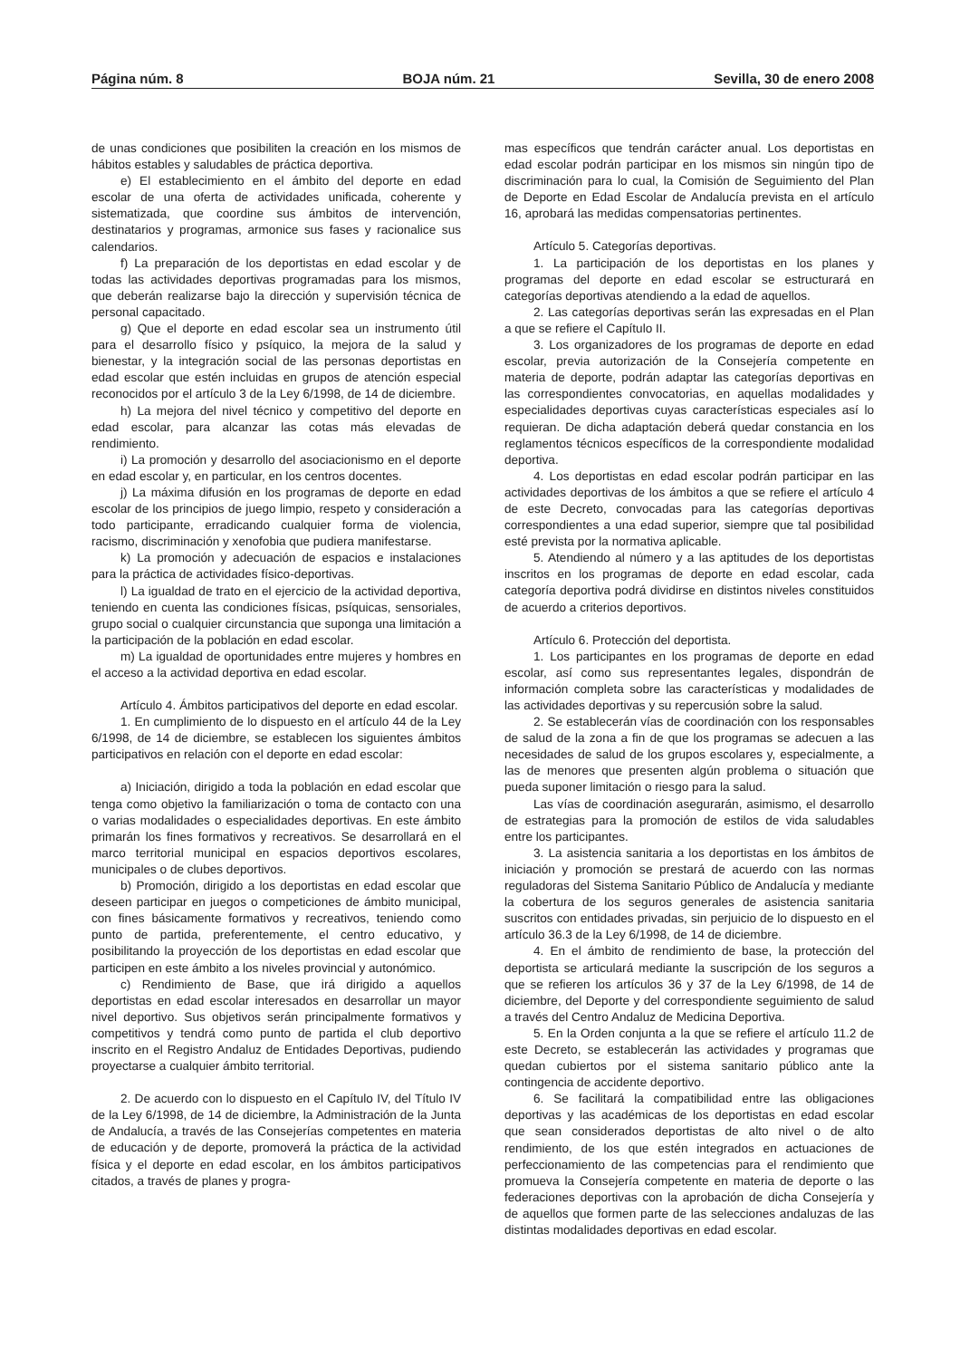Página núm. 8 BOJA núm. 21 Sevilla, 30 de enero 2008
de unas condiciones que posibiliten la creación en los mismos de hábitos estables y saludables de práctica deportiva.
e) El establecimiento en el ámbito del deporte en edad escolar de una oferta de actividades unificada, coherente y sistematizada, que coordine sus ámbitos de intervención, destinatarios y programas, armonice sus fases y racionalice sus calendarios.
f) La preparación de los deportistas en edad escolar y de todas las actividades deportivas programadas para los mismos, que deberán realizarse bajo la dirección y supervisión técnica de personal capacitado.
g) Que el deporte en edad escolar sea un instrumento útil para el desarrollo físico y psíquico, la mejora de la salud y bienestar, y la integración social de las personas deportistas en edad escolar que estén incluidas en grupos de atención especial reconocidos por el artículo 3 de la Ley 6/1998, de 14 de diciembre.
h) La mejora del nivel técnico y competitivo del deporte en edad escolar, para alcanzar las cotas más elevadas de rendimiento.
i) La promoción y desarrollo del asociacionismo en el deporte en edad escolar y, en particular, en los centros docentes.
j) La máxima difusión en los programas de deporte en edad escolar de los principios de juego limpio, respeto y consideración a todo participante, erradicando cualquier forma de violencia, racismo, discriminación y xenofobia que pudiera manifestarse.
k) La promoción y adecuación de espacios e instalaciones para la práctica de actividades físico-deportivas.
l) La igualdad de trato en el ejercicio de la actividad deportiva, teniendo en cuenta las condiciones físicas, psíquicas, sensoriales, grupo social o cualquier circunstancia que suponga una limitación a la participación de la población en edad escolar.
m) La igualdad de oportunidades entre mujeres y hombres en el acceso a la actividad deportiva en edad escolar.
Artículo 4. Ámbitos participativos del deporte en edad escolar.
1. En cumplimiento de lo dispuesto en el artículo 44 de la Ley 6/1998, de 14 de diciembre, se establecen los siguientes ámbitos participativos en relación con el deporte en edad escolar:
a) Iniciación, dirigido a toda la población en edad escolar que tenga como objetivo la familiarización o toma de contacto con una o varias modalidades o especialidades deportivas. En este ámbito primarán los fines formativos y recreativos. Se desarrollará en el marco territorial municipal en espacios deportivos escolares, municipales o de clubes deportivos.
b) Promoción, dirigido a los deportistas en edad escolar que deseen participar en juegos o competiciones de ámbito municipal, con fines básicamente formativos y recreativos, teniendo como punto de partida, preferentemente, el centro educativo, y posibilitando la proyección de los deportistas en edad escolar que participen en este ámbito a los niveles provincial y autonómico.
c) Rendimiento de Base, que irá dirigido a aquellos deportistas en edad escolar interesados en desarrollar un mayor nivel deportivo. Sus objetivos serán principalmente formativos y competitivos y tendrá como punto de partida el club deportivo inscrito en el Registro Andaluz de Entidades Deportivas, pudiendo proyectarse a cualquier ámbito territorial.
2. De acuerdo con lo dispuesto en el Capítulo IV, del Título IV de la Ley 6/1998, de 14 de diciembre, la Administración de la Junta de Andalucía, a través de las Consejerías competentes en materia de educación y de deporte, promoverá la práctica de la actividad física y el deporte en edad escolar, en los ámbitos participativos citados, a través de planes y progra-
mas específicos que tendrán carácter anual. Los deportistas en edad escolar podrán participar en los mismos sin ningún tipo de discriminación para lo cual, la Comisión de Seguimiento del Plan de Deporte en Edad Escolar de Andalucía prevista en el artículo 16, aprobará las medidas compensatorias pertinentes.
Artículo 5. Categorías deportivas.
1. La participación de los deportistas en los planes y programas del deporte en edad escolar se estructurará en categorías deportivas atendiendo a la edad de aquellos.
2. Las categorías deportivas serán las expresadas en el Plan a que se refiere el Capítulo II.
3. Los organizadores de los programas de deporte en edad escolar, previa autorización de la Consejería competente en materia de deporte, podrán adaptar las categorías deportivas en las correspondientes convocatorias, en aquellas modalidades y especialidades deportivas cuyas características especiales así lo requieran. De dicha adaptación deberá quedar constancia en los reglamentos técnicos específicos de la correspondiente modalidad deportiva.
4. Los deportistas en edad escolar podrán participar en las actividades deportivas de los ámbitos a que se refiere el artículo 4 de este Decreto, convocadas para las categorías deportivas correspondientes a una edad superior, siempre que tal posibilidad esté prevista por la normativa aplicable.
5. Atendiendo al número y a las aptitudes de los deportistas inscritos en los programas de deporte en edad escolar, cada categoría deportiva podrá dividirse en distintos niveles constituidos de acuerdo a criterios deportivos.
Artículo 6. Protección del deportista.
1. Los participantes en los programas de deporte en edad escolar, así como sus representantes legales, dispondrán de información completa sobre las características y modalidades de las actividades deportivas y su repercusión sobre la salud.
2. Se establecerán vías de coordinación con los responsables de salud de la zona a fin de que los programas se adecuen a las necesidades de salud de los grupos escolares y, especialmente, a las de menores que presenten algún problema o situación que pueda suponer limitación o riesgo para la salud.
Las vías de coordinación asegurarán, asimismo, el desarrollo de estrategias para la promoción de estilos de vida saludables entre los participantes.
3. La asistencia sanitaria a los deportistas en los ámbitos de iniciación y promoción se prestará de acuerdo con las normas reguladoras del Sistema Sanitario Público de Andalucía y mediante la cobertura de los seguros generales de asistencia sanitaria suscritos con entidades privadas, sin perjuicio de lo dispuesto en el artículo 36.3 de la Ley 6/1998, de 14 de diciembre.
4. En el ámbito de rendimiento de base, la protección del deportista se articulará mediante la suscripción de los seguros a que se refieren los artículos 36 y 37 de la Ley 6/1998, de 14 de diciembre, del Deporte y del correspondiente seguimiento de salud a través del Centro Andaluz de Medicina Deportiva.
5. En la Orden conjunta a la que se refiere el artículo 11.2 de este Decreto, se establecerán las actividades y programas que quedan cubiertos por el sistema sanitario público ante la contingencia de accidente deportivo.
6. Se facilitará la compatibilidad entre las obligaciones deportivas y las académicas de los deportistas en edad escolar que sean considerados deportistas de alto nivel o de alto rendimiento, de los que estén integrados en actuaciones de perfeccionamiento de las competencias para el rendimiento que promueva la Consejería competente en materia de deporte o las federaciones deportivas con la aprobación de dicha Consejería y de aquellos que formen parte de las selecciones andaluzas de las distintas modalidades deportivas en edad escolar.